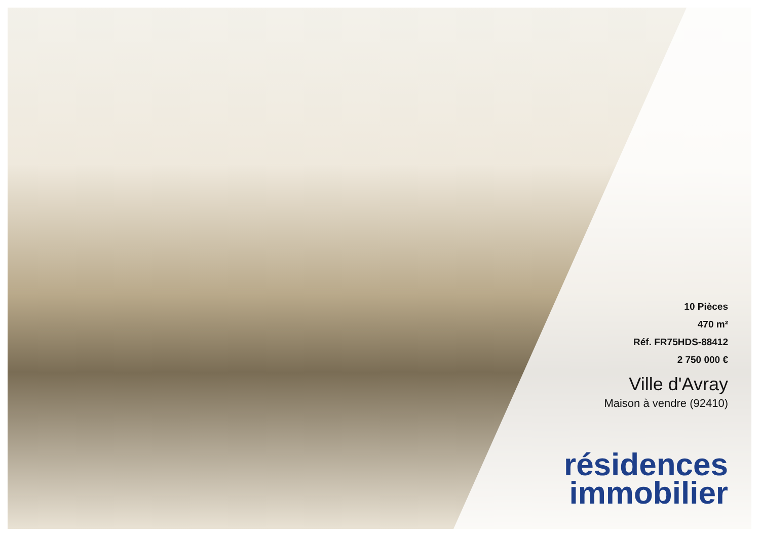10 Pièces
470 m²
Réf. FR75HDS-88412
2 750 000 €
Ville d'Avray
Maison à vendre (92410)
résidences
immobilier